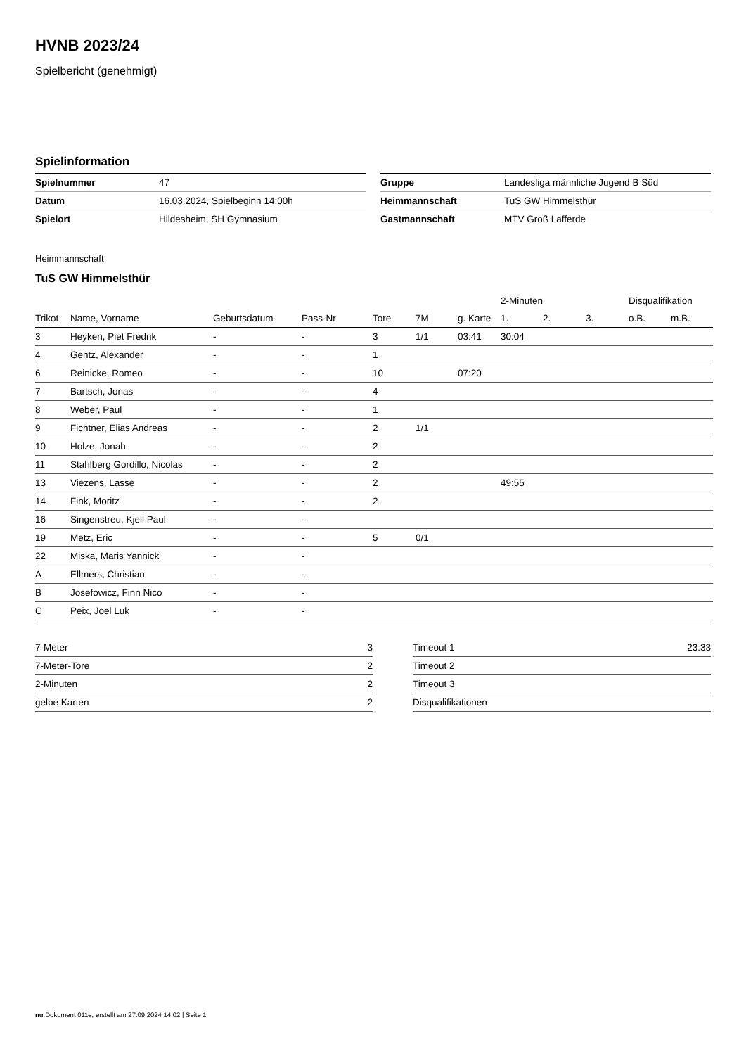HVNB 2023/24
Spielbericht (genehmigt)
Spielinformation
| Spielnummer | 47 |
| Datum | 16.03.2024, Spielbeginn 14:00h |
| Spielort | Hildesheim, SH Gymnasium |
| Gruppe | Landesliga männliche Jugend B Süd |
| Heimmannschaft | TuS GW Himmelsthür |
| Gastmannschaft | MTV Groß Lafferde |
Heimmannschaft
TuS GW Himmelsthür
| | | | | | | | 2-Minuten | | | Disqualifikation | |
| --- | --- | --- | --- | --- | --- | --- | --- | --- | --- | --- | --- |
| Trikot | Name, Vorname | Geburtsdatum | Pass-Nr | Tore | 7M | g. Karte | 1. | 2. | 3. | o.B. | m.B. |
| 3 | Heyken, Piet Fredrik | - | - | 3 | 1/1 | 03:41 | 30:04 | | | | |
| 4 | Gentz, Alexander | - | - | 1 | | | | | | | |
| 6 | Reinicke, Romeo | - | - | 10 | | 07:20 | | | | | |
| 7 | Bartsch, Jonas | - | - | 4 | | | | | | | |
| 8 | Weber, Paul | - | - | 1 | | | | | | | |
| 9 | Fichtner, Elias Andreas | - | - | 2 | 1/1 | | | | | | |
| 10 | Holze, Jonah | - | - | 2 | | | | | | | |
| 11 | Stahlberg Gordillo, Nicolas | - | - | 2 | | | | | | | |
| 13 | Viezens, Lasse | - | - | 2 | | | 49:55 | | | | |
| 14 | Fink, Moritz | - | - | 2 | | | | | | | |
| 16 | Singenstreu, Kjell Paul | - | - | | | | | | | | |
| 19 | Metz, Eric | - | - | 5 | 0/1 | | | | | | |
| 22 | Miska, Maris Yannick | - | - | | | | | | | | |
| A | Ellmers, Christian | - | - | | | | | | | | |
| B | Josefowicz, Finn Nico | - | - | | | | | | | | |
| C | Peix, Joel Luk | - | - | | | | | | | | |
| 7-Meter | 3 |
| 7-Meter-Tore | 2 |
| 2-Minuten | 2 |
| gelbe Karten | 2 |
| Timeout 1 | 23:33 |
| Timeout 2 | |
| Timeout 3 | |
| Disqualifikationen | |
nu.Dokument 011e, erstellt am 27.09.2024 14:02 | Seite 1